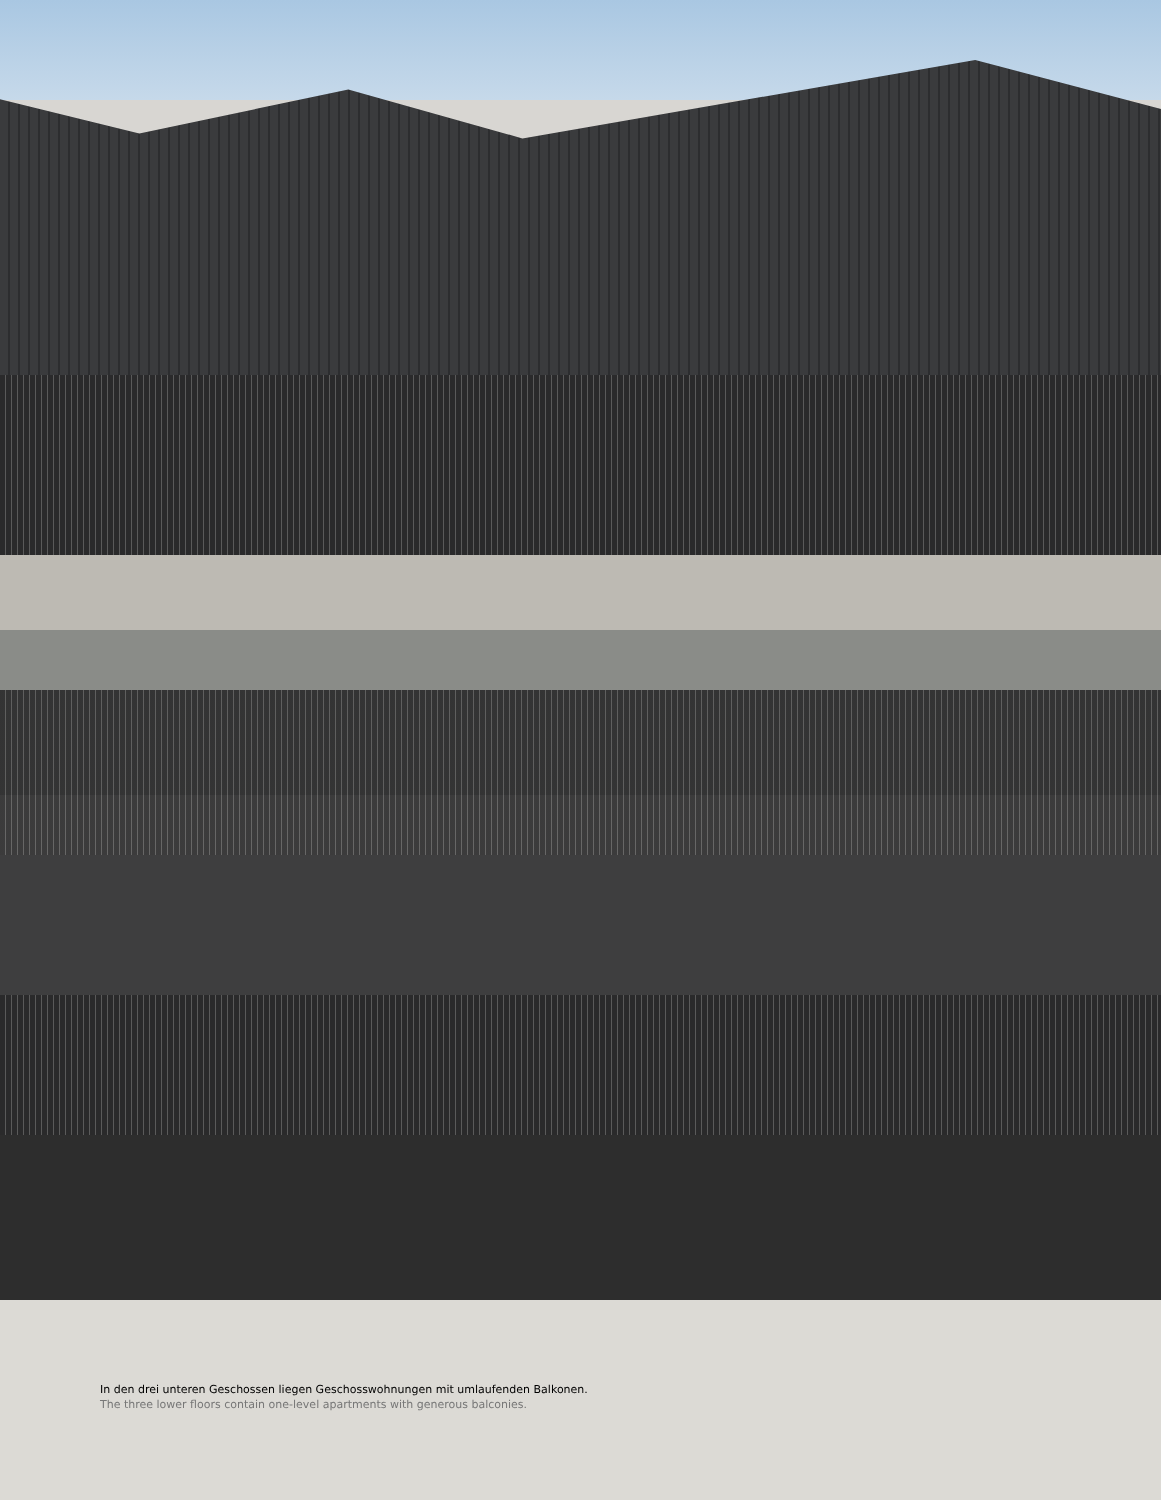In den drei unteren Geschossen liegen Geschosswohnungen mit umlaufenden Balkonen.
The three lower floors contain one-level apartments with generous balconies.